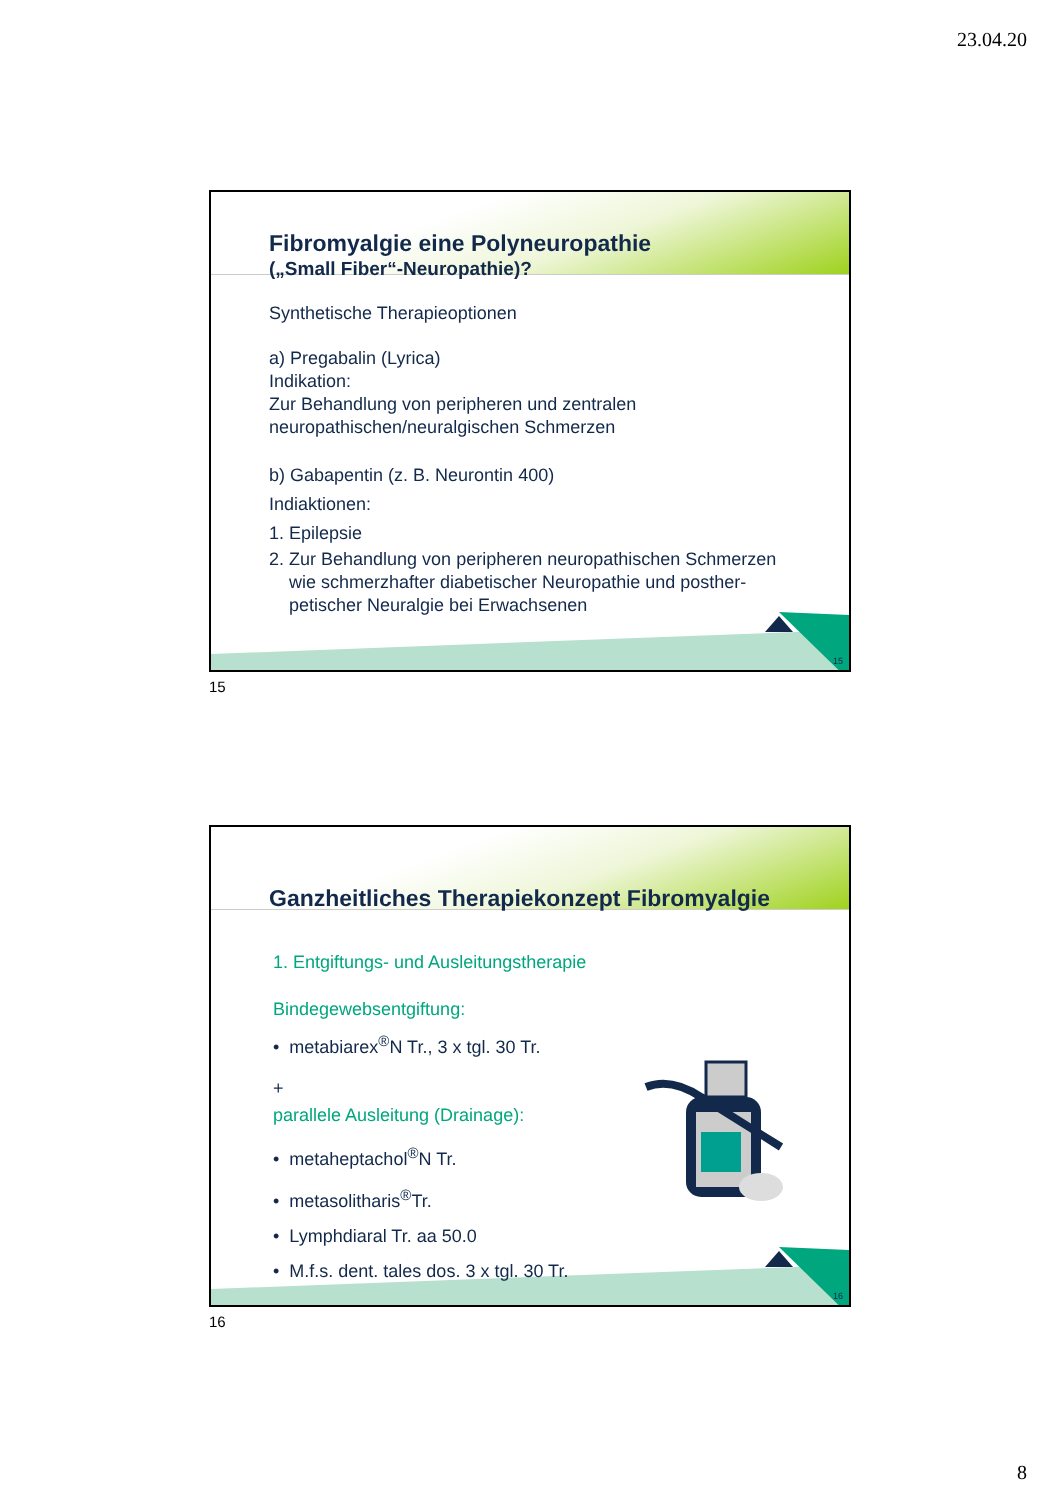23.04.20
15
Fibromyalgie eine Polyneuropathie
(„Small Fiber“-Neuropathie)?
Synthetische Therapieoptionen
a) Pregabalin (Lyrica)
Indikation:
Zur Behandlung von peripheren und zentralen neuropathischen/neuralgischen Schmerzen
b) Gabapentin (z. B. Neurontin 400)
Indiaktionen:
1. Epilepsie
2. Zur Behandlung von peripheren neuropathischen Schmerzen
wie schmerzhafter diabetischer Neuropathie und posther-
petischer Neuralgie bei Erwachsenen
15
16
Ganzheitliches Therapiekonzept Fibromyalgie
1. Entgiftungs- und Ausleitungstherapie
Bindegewebsentgiftung:
• metabiarex<sup>®</sup>N Tr., 3 x tgl. 30 Tr.
+
parallele Ausleitung (Drainage):
• metaheptachol<sup>®</sup>N Tr.
• metasolitharis<sup>®</sup>Tr.
• Lymphdiaral Tr. aa 50.0
• M.f.s. dent. tales dos. 3 x tgl. 30 Tr.
16
8